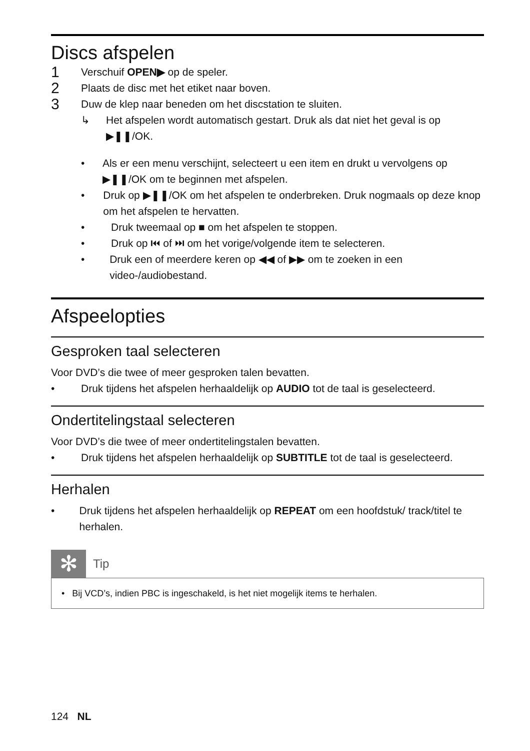Discs afspelen
1 Verschuif OPEN▶ op de speler.
2 Plaats de disc met het etiket naar boven.
3 Duw de klep naar beneden om het discstation te sluiten.
↳ Het afspelen wordt automatisch gestart. Druk als dat niet het geval is op ▶❚❚/OK.
• Als er een menu verschijnt, selecteert u een item en drukt u vervolgens op ▶❚❚/OK om te beginnen met afspelen.
• Druk op ▶❚❚/OK om het afspelen te onderbreken. Druk nogmaals op deze knop om het afspelen te hervatten.
• Druk tweemaal op ■ om het afspelen te stoppen.
• Druk op ⏮ of ⏭ om het vorige/volgende item te selecteren.
• Druk een of meerdere keren op ◀◀ of ▶▶ om te zoeken in een video-/audiobestand.
Afspeelopties
Gesproken taal selecteren
Voor DVD’s die twee of meer gesproken talen bevatten.
• Druk tijdens het afspelen herhaaldelijk op AUDIO tot de taal is geselecteerd.
Ondertitelingstaal selecteren
Voor DVD’s die twee of meer ondertitelingstalen bevatten.
• Druk tijdens het afspelen herhaaldelijk op SUBTITLE tot de taal is geselecteerd.
Herhalen
• Druk tijdens het afspelen herhaaldelijk op REPEAT om een hoofdstuk/ track/titel te herhalen.
✻
Tip
• Bij VCD’s, indien PBC is ingeschakeld, is het niet mogelijk items te herhalen.
124 NL